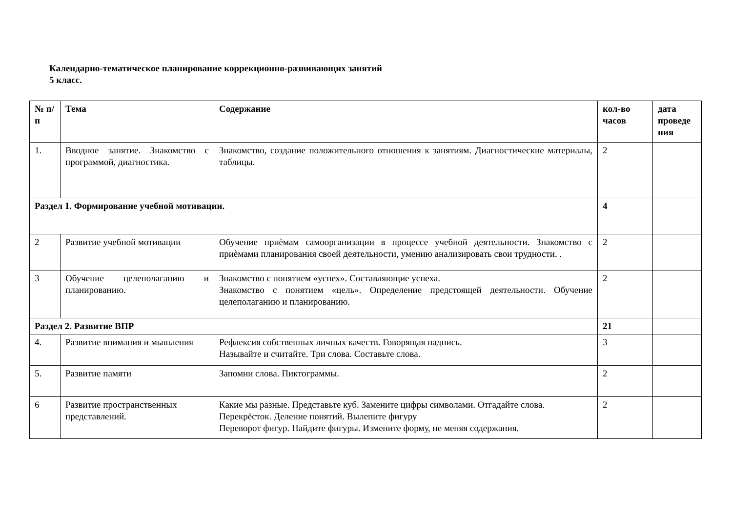Календарно-тематическое планирование коррекционно-развивающих занятий
5 класс.
| № п/п | Тема | Содержание | кол-во часов | дата проведе ния |
| --- | --- | --- | --- | --- |
| 1. | Вводное занятие. Знакомство с программой, диагностика. | Знакомство, создание положительного отношения к занятиям. Диагностические материалы, таблицы. | 2 | |
| Раздел 1. Формирование учебной мотивации. | | | 4 | |
| 2 | Развитие учебной мотивации | Обучение приѐмам самоорганизации в процессе учебной деятельности. Знакомство с приѐмами планирования своей деятельности, умению анализировать свои трудности. . | 2 | |
| 3 | Обучение целеполаганию и планированию. | Знакомство с понятием «успех». Составляющие успеха. Знакомство с понятием «цель». Определение предстоящей деятельности. Обучение целеполаганию и планированию. | 2 | |
| Раздел 2. Развитие ВПР | | | 21 | |
| 4. | Развитие внимания и мышления | Рефлексия собственных личных качеств. Говорящая надпись. Называйте и считайте. Три слова. Составьте слова. | 3 | |
| 5. | Развитие памяти | Запомни слова. Пиктограммы. | 2 | |
| 6 | Развитие пространственных представлений. | Какие мы разные. Представьте куб. Замените цифры символами. Отгадайте слова. Перекрёсток. Деление понятий. Вылепите фигуру Переворот фигур. Найдите фигуры. Измените форму, не меняя содержания. | 2 | |